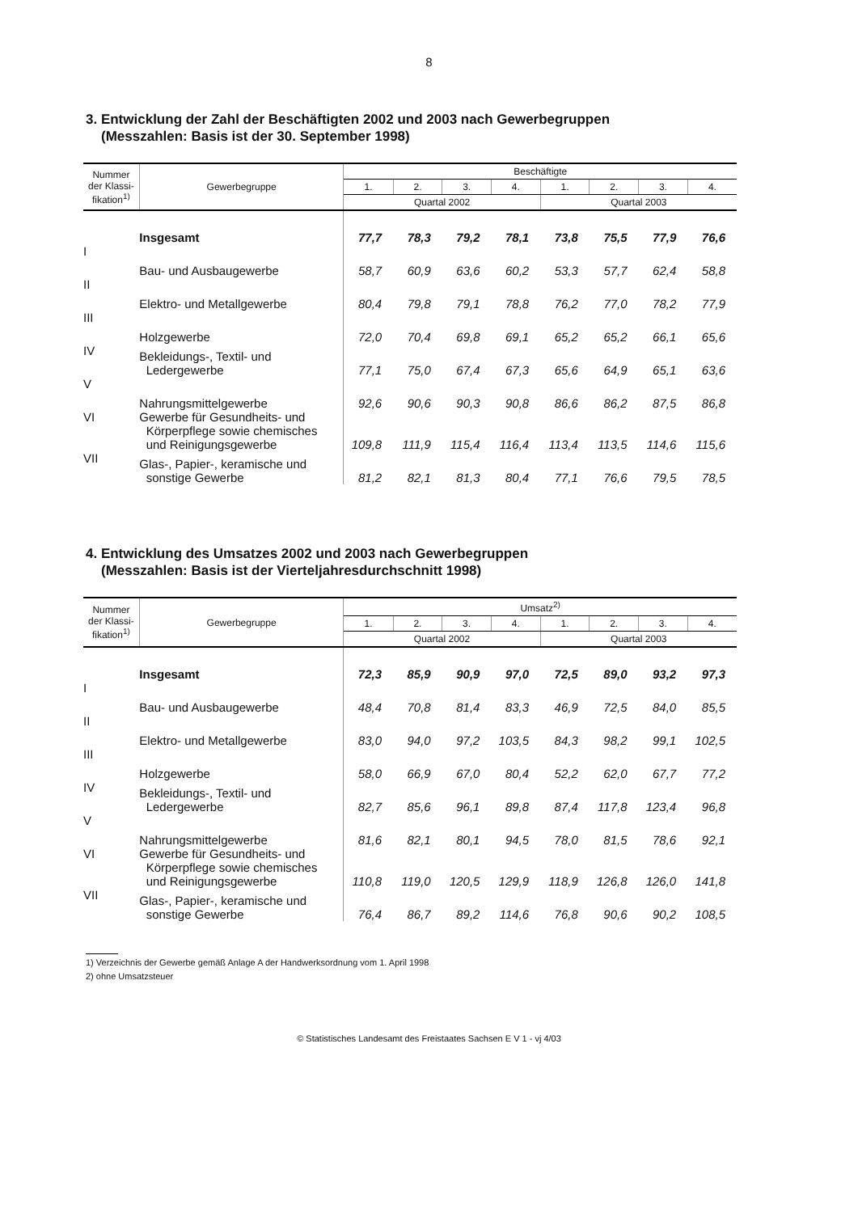8
3. Entwicklung der Zahl der Beschäftigten 2002 und 2003 nach Gewerbegruppen
(Messzahlen: Basis ist der 30. September 1998)
| Nummer der Klassi- fikation<sup>1)</sup> | Gewerbegruppe | Beschäftigte | | | | | | | |
| --- | --- | --- | --- | --- | --- | --- | --- | --- | --- |
| | | 1. | 2. | 3. | 4. | 1. | 2. | 3. | 4. |
| | | Quartal 2002 | | | | Quartal 2003 | | | |
| | Insgesamt | 77,7 | 78,3 | 79,2 | 78,1 | 73,8 | 75,5 | 77,9 | 76,6 |
| I | Bau- und Ausbaugewerbe | 58,7 | 60,9 | 63,6 | 60,2 | 53,3 | 57,7 | 62,4 | 58,8 |
| II | Elektro- und Metallgewerbe | 80,4 | 79,8 | 79,1 | 78,8 | 76,2 | 77,0 | 78,2 | 77,9 |
| III | Holzgewerbe | 72,0 | 70,4 | 69,8 | 69,1 | 65,2 | 65,2 | 66,1 | 65,6 |
| IV | Bekleidungs-, Textil- und Ledergewerbe | 77,1 | 75,0 | 67,4 | 67,3 | 65,6 | 64,9 | 65,1 | 63,6 |
| V | Nahrungsmittelgewerbe | 92,6 | 90,6 | 90,3 | 90,8 | 86,6 | 86,2 | 87,5 | 86,8 |
| VI | Gewerbe für Gesundheits- und Körperpflege sowie chemisches und Reinigungsgewerbe | 109,8 | 111,9 | 115,4 | 116,4 | 113,4 | 113,5 | 114,6 | 115,6 |
| VII | Glas-, Papier-, keramische und sonstige Gewerbe | 81,2 | 82,1 | 81,3 | 80,4 | 77,1 | 76,6 | 79,5 | 78,5 |
4. Entwicklung des Umsatzes 2002 und 2003 nach Gewerbegruppen
(Messzahlen: Basis ist der Vierteljahresdurchschnitt 1998)
| Nummer der Klassi- fikation<sup>1)</sup> | Gewerbegruppe | Umsatz<sup>2)</sup> | | | | | | | |
| --- | --- | --- | --- | --- | --- | --- | --- | --- | --- |
| | | 1. | 2. | 3. | 4. | 1. | 2. | 3. | 4. |
| | | Quartal 2002 | | | | Quartal 2003 | | | |
| | Insgesamt | 72,3 | 85,9 | 90,9 | 97,0 | 72,5 | 89,0 | 93,2 | 97,3 |
| I | Bau- und Ausbaugewerbe | 48,4 | 70,8 | 81,4 | 83,3 | 46,9 | 72,5 | 84,0 | 85,5 |
| II | Elektro- und Metallgewerbe | 83,0 | 94,0 | 97,2 | 103,5 | 84,3 | 98,2 | 99,1 | 102,5 |
| III | Holzgewerbe | 58,0 | 66,9 | 67,0 | 80,4 | 52,2 | 62,0 | 67,7 | 77,2 |
| IV | Bekleidungs-, Textil- und Ledergewerbe | 82,7 | 85,6 | 96,1 | 89,8 | 87,4 | 117,8 | 123,4 | 96,8 |
| V | Nahrungsmittelgewerbe | 81,6 | 82,1 | 80,1 | 94,5 | 78,0 | 81,5 | 78,6 | 92,1 |
| VI | Gewerbe für Gesundheits- und Körperpflege sowie chemisches und Reinigungsgewerbe | 110,8 | 119,0 | 120,5 | 129,9 | 118,9 | 126,8 | 126,0 | 141,8 |
| VII | Glas-, Papier-, keramische und sonstige Gewerbe | 76,4 | 86,7 | 89,2 | 114,6 | 76,8 | 90,6 | 90,2 | 108,5 |
1) Verzeichnis der Gewerbe gemäß Anlage A der Handwerksordnung vom 1. April 1998
2) ohne Umsatzsteuer
© Statistisches Landesamt des Freistaates Sachsen E V 1 - vj 4/03